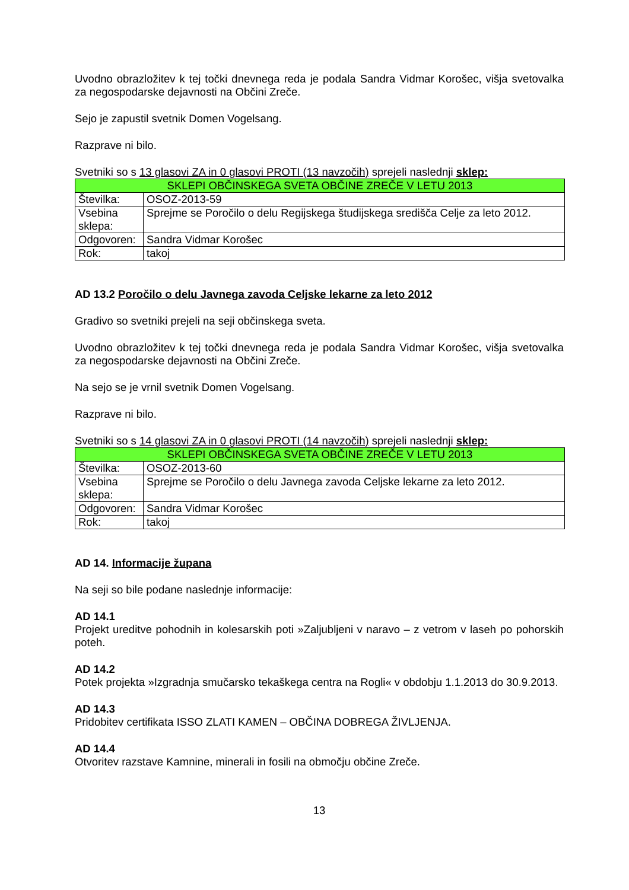Uvodno obrazložitev k tej točki dnevnega reda je podala Sandra Vidmar Korošec, višja svetovalka za negospodarske dejavnosti na Občini Zreče.
Sejo je zapustil svetnik Domen Vogelsang.
Razprave ni bilo.
Svetniki so s 13 glasovi ZA in 0 glasovi PROTI (13 navzočih) sprejeli naslednji sklep:
| SKLEPI OBČINSKEGA SVETA OBČINE ZREČE V LETU 2013 | |
| --- | --- |
| Številka: | OSOZ-2013-59 |
| Vsebina sklepa: | Sprejme se Poročilo o delu Regijskega študijskega središča Celje za leto 2012. |
| Odgovoren: | Sandra Vidmar Korošec |
| Rok: | takoj |
AD 13.2 Poročilo o delu Javnega zavoda Celjske lekarne za leto 2012
Gradivo so svetniki prejeli na seji občinskega sveta.
Uvodno obrazložitev k tej točki dnevnega reda je podala Sandra Vidmar Korošec, višja svetovalka za negospodarske dejavnosti na Občini Zreče.
Na sejo se je vrnil svetnik Domen Vogelsang.
Razprave ni bilo.
Svetniki so s 14 glasovi ZA in 0 glasovi PROTI (14 navzočih) sprejeli naslednji sklep:
| SKLEPI OBČINSKEGA SVETA OBČINE ZREČE V LETU 2013 | |
| --- | --- |
| Številka: | OSOZ-2013-60 |
| Vsebina sklepa: | Sprejme se Poročilo o delu Javnega zavoda Celjske lekarne za leto 2012. |
| Odgovoren: | Sandra Vidmar Korošec |
| Rok: | takoj |
AD 14. Informacije župana
Na seji so bile podane naslednje informacije:
AD 14.1
Projekt ureditve pohodnih in kolesarskih poti »Zaljubljeni v naravo – z vetrom v laseh po pohorskih poteh.
AD 14.2
Potek projekta »Izgradnja smučarsko tekaškega centra na Rogli« v obdobju 1.1.2013 do 30.9.2013.
AD 14.3
Pridobitev certifikata ISSO ZLATI KAMEN – OBČINA DOBREGA ŽIVLJENJA.
AD 14.4
Otvoritev razstave Kamnine, minerali in fosili na območju občine Zreče.
13